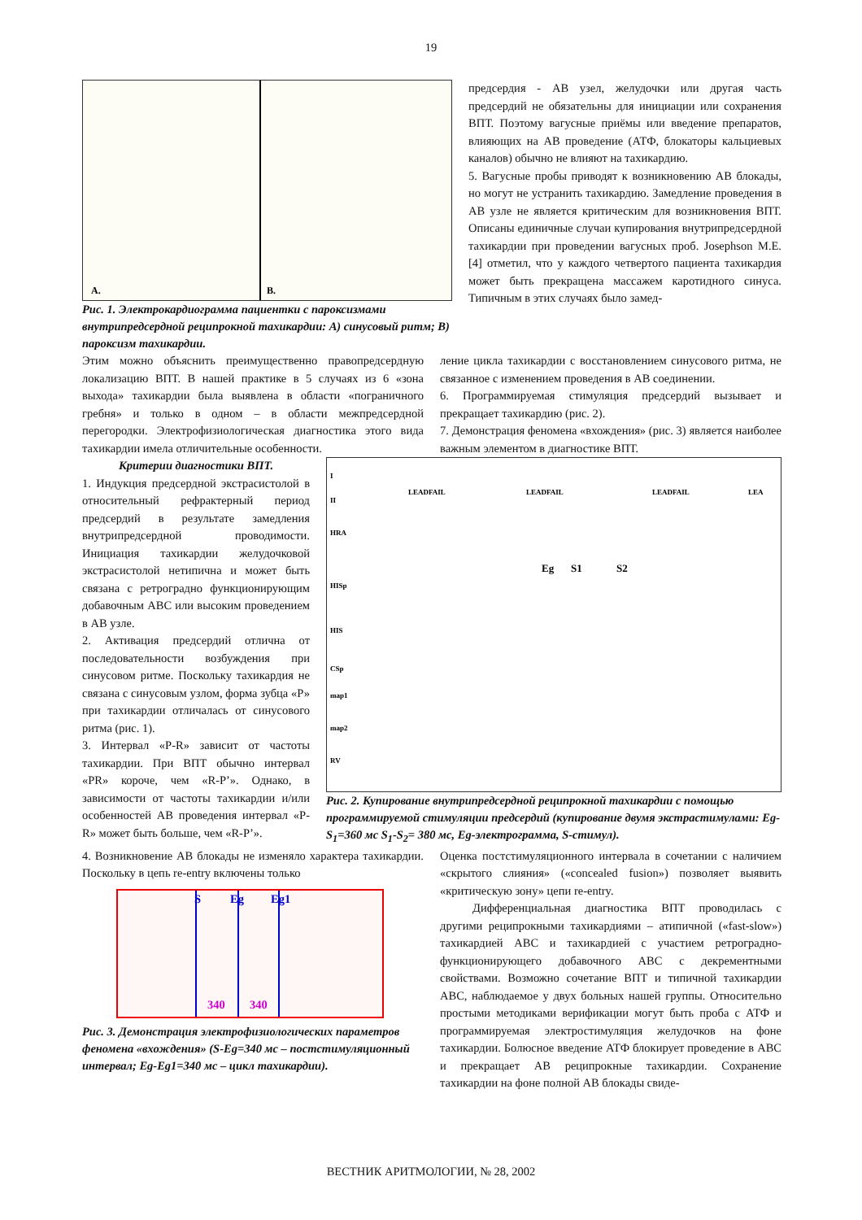19
A.
B.
Рис. 1. Электрокардиограмма пациентки с пароксизмами внутрипредсердной реципрокной тахикардии: А) синусовый ритм; В) пароксизм тахикардии.
предсердия - АВ узел, желудочки или другая часть предсердий не обязательны для инициации или сохранения ВПТ. Поэтому вагусные приёмы или введение препаратов, влияющих на АВ проведение (АТФ, блокаторы кальциевых каналов) обычно не влияют на тахикардию.
5. Вагусные пробы приводят к возникновению АВ блокады, но могут не устранить тахикардию. Замедление проведения в АВ узле не является критическим для возникновения ВПТ. Описаны единичные случаи купирования внутрипредсердной тахикардии при проведении вагусных проб. Josephson M.E. [4] отметил, что у каждого четвертого пациента тахикардия может быть прекращена массажем каротидного синуса. Типичным в этих случаях было замед-
Этим можно объяснить преимущественно правопредсердную локализацию ВПТ. В нашей практике в 5 случаях из 6 «зона выхода» тахикардии была выявлена в области «пограничного гребня» и только в одном – в области межпредсердной перегородки. Электрофизиологическая диагностика этого вида тахикардии имела отличительные особенности.
ление цикла тахикардии с восстановлением синусового ритма, не связанное с изменением проведения в АВ соединении.
6. Программируемая стимуляция предсердий вызывает и прекращает тахикардию (рис. 2).
7. Демонстрация феномена «вхождения» (рис. 3) является наиболее важным элементом в диагностике ВПТ.
Критерии диагностики ВПТ.
1. Индукция предсердной экстрасистолой в относительный рефрактерный период предсердий в результате замедления внутрипредсердной проводимости. Инициация тахикардии желудочковой экстрасистолой нетипична и может быть связана с ретроградно функционирующим добавочным АВС или высоким проведением в АВ узле.
2. Активация предсердий отлична от последовательности возбуждения при синусовом ритме. Поскольку тахикардия не связана с синусовым узлом, форма зубца «Р» при тахикардии отличалась от синусового ритма (рис. 1).
3. Интервал «P-R» зависит от частоты тахикардии. При ВПТ обычно интервал «PR» короче, чем «R-P’». Однако, в зависимости от частоты тахикардии и/или особенностей АВ проведения интервал «P-R» может быть больше, чем «R-P’».
I
II
LEADFAIL
LEADFAIL
LEADFAIL
LEA
HRA
Eg
S1
S2
HISp
HIS
CSp
map1
map2
RV
Рис. 2. Купирование внутрипредсердной реципрокной тахикардии с помощью программируемой стимуляции предсердий (купирование двумя экстрастимулами: Eg-S<sub>1</sub>=360 мс S<sub>1</sub>-S<sub>2</sub>= 380 мс, Eg-электрограмма, S-стимул).
4. Возникновение АВ блокады не изменяло характера тахикардии. Поскольку в цепь re-entry включены только
S
Eg
Eg1
340
340
Рис. 3. Демонстрация электрофизиологических параметров феномена «вхождения» (S-Eg=340 мс – постстимуляционный интервал; Eg-Eg1=340 мс – цикл тахикардии).
Оценка постстимуляционного интервала в сочетании с наличием «скрытого слияния» («concealed fusion») позволяет выявить «критическую зону» цепи re-entry.
Дифференциальная диагностика ВПТ проводилась с другими реципрокными тахикардиями – атипичной («fast-slow») тахикардией АВС и тахикардией с участием ретроградно-функционирующего добавочного АВС с декрементными свойствами. Возможно сочетание ВПТ и типичной тахикардии АВС, наблюдаемое у двух больных нашей группы. Относительно простыми методиками верификации могут быть проба с АТФ и программируемая электростимуляция желудочков на фоне тахикардии. Болюсное введение АТФ блокирует проведение в АВС и прекращает АВ реципрокные тахикардии. Сохранение тахикардии на фоне полной АВ блокады свиде-
ВЕСТНИК АРИТМОЛОГИИ, № 28, 2002